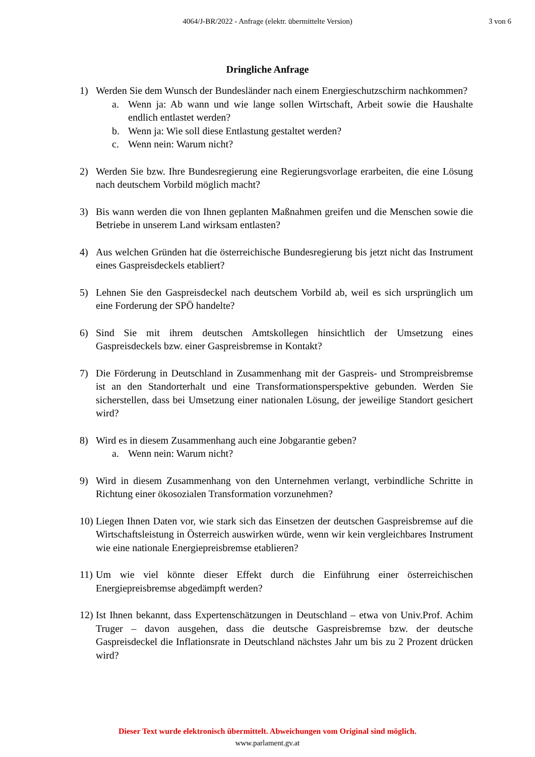4064/J-BR/2022 - Anfrage (elektr. übermittelte Version)
3 von 6
Dringliche Anfrage
1) Werden Sie dem Wunsch der Bundesländer nach einem Energieschutzschirm nachkommen?
a. Wenn ja: Ab wann und wie lange sollen Wirtschaft, Arbeit sowie die Haushalte endlich entlastet werden?
b. Wenn ja: Wie soll diese Entlastung gestaltet werden?
c. Wenn nein: Warum nicht?
2) Werden Sie bzw. Ihre Bundesregierung eine Regierungsvorlage erarbeiten, die eine Lösung nach deutschem Vorbild möglich macht?
3) Bis wann werden die von Ihnen geplanten Maßnahmen greifen und die Menschen sowie die Betriebe in unserem Land wirksam entlasten?
4) Aus welchen Gründen hat die österreichische Bundesregierung bis jetzt nicht das Instrument eines Gaspreisdeckels etabliert?
5) Lehnen Sie den Gaspreisdeckel nach deutschem Vorbild ab, weil es sich ursprünglich um eine Forderung der SPÖ handelte?
6) Sind Sie mit ihrem deutschen Amtskollegen hinsichtlich der Umsetzung eines Gaspreisdeckels bzw. einer Gaspreisbremse in Kontakt?
7) Die Förderung in Deutschland in Zusammenhang mit der Gaspreis- und Strompreisbremse ist an den Standorterhalt und eine Transformationsperspektive gebunden. Werden Sie sicherstellen, dass bei Umsetzung einer nationalen Lösung, der jeweilige Standort gesichert wird?
8) Wird es in diesem Zusammenhang auch eine Jobgarantie geben?
a. Wenn nein: Warum nicht?
9) Wird in diesem Zusammenhang von den Unternehmen verlangt, verbindliche Schritte in Richtung einer ökosozialen Transformation vorzunehmen?
10)
Liegen Ihnen Daten vor, wie stark sich das Einsetzen der deutschen Gaspreisbremse auf die Wirtschaftsleistung in Österreich auswirken würde, wenn wir kein vergleichbares Instrument wie eine nationale Energiepreisbremse etablieren?
11)
Um wie viel könnte dieser Effekt durch die Einführung einer österreichischen Energiepreisbremse abgedämpft werden?
12)
Ist Ihnen bekannt, dass Expertenschätzungen in Deutschland – etwa von Univ.Prof. Achim Truger – davon ausgehen, dass die deutsche Gaspreisbremse bzw. der deutsche Gaspreisdeckel die Inflationsrate in Deutschland nächstes Jahr um bis zu 2 Prozent drücken wird?
Dieser Text wurde elektronisch übermittelt. Abweichungen vom Original sind möglich.
www.parlament.gv.at